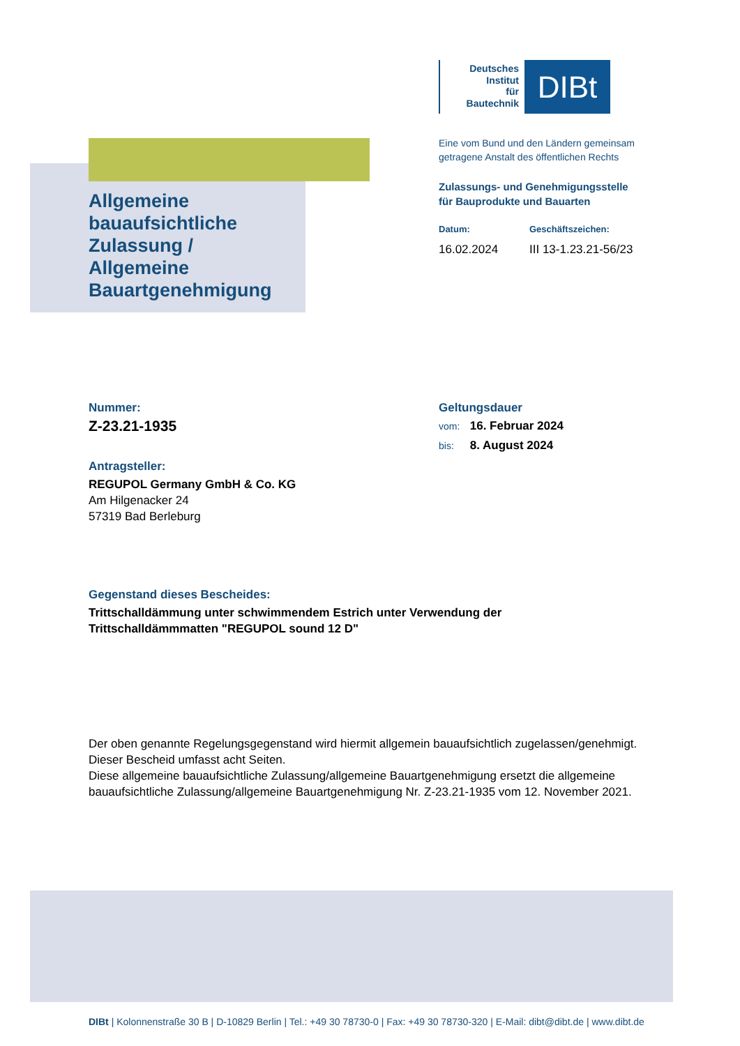Allgemeine
bauaufsichtliche
Zulassung /
Allgemeine
Bauartgenehmigung
Deutsches
Institut
für
Bautechnik
DIBt
Eine vom Bund und den Ländern gemeinsam
getragene Anstalt des öffentlichen Rechts
Zulassungs- und Genehmigungsstelle
für Bauprodukte und Bauarten
Datum:
16.02.2024
Geschäftszeichen:
III 13-1.23.21-56/23
Nummer:
Z-23.21-1935
Antragsteller:
REGUPOL Germany GmbH & Co. KG
Am Hilgenacker 24
57319 Bad Berleburg
Geltungsdauer
vom: 16. Februar 2024
bis: 8. August 2024
Gegenstand dieses Bescheides:
Trittschalldämmung unter schwimmendem Estrich unter Verwendung der
Trittschalldämmmatten "REGUPOL sound 12 D"
Der oben genannte Regelungsgegenstand wird hiermit allgemein bauaufsichtlich zugelassen/genehmigt.
Dieser Bescheid umfasst acht Seiten.
Diese allgemeine bauaufsichtliche Zulassung/allgemeine Bauartgenehmigung ersetzt die allgemeine bauaufsichtliche Zulassung/allgemeine Bauartgenehmigung Nr. Z-23.21-1935 vom 12. November 2021.
DIBt | Kolonnenstraße 30 B | D-10829 Berlin | Tel.: +49 30 78730-0 | Fax: +49 30 78730-320 | E-Mail: dibt@dibt.de | www.dibt.de